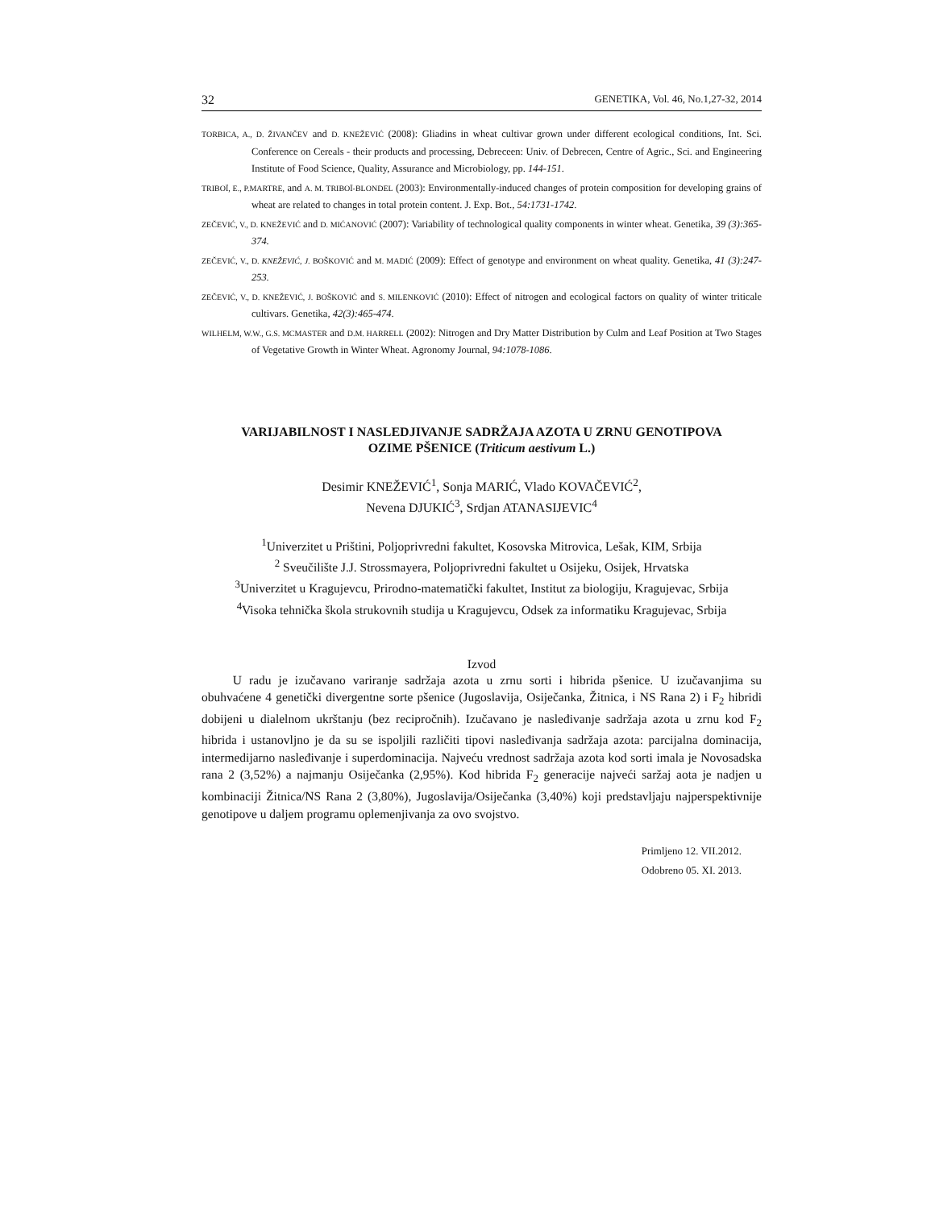32 GENETIKA, Vol. 46, No.1,27-32, 2014
TORBICA, A., D. ŽIVANČEV and D. KNEŽEVIĆ (2008): Gliadins in wheat cultivar grown under different ecological conditions, Int. Sci. Conference on Cereals - their products and processing, Debreceen: Univ. of Debrecen, Centre of Agric., Sci. and Engineering Institute of Food Science, Quality, Assurance and Microbiology, pp. 144-151.
TRIBOÏ, E., P.MARTRE, and A. M. TRIBOÏ-BLONDEL (2003): Environmentally-induced changes of protein composition for developing grains of wheat are related to changes in total protein content. J. Exp. Bot., 54:1731-1742.
ZEČEVIĆ, V., D. KNEŽEVIĆ and D. MIĆANOVIĆ (2007): Variability of technological quality components in winter wheat. Genetika, 39 (3):365-374.
ZEČEVIĆ, V., D. KNEŽEVIĆ, J. BOŠKOVIĆ and M. MADIĆ (2009): Effect of genotype and environment on wheat quality. Genetika, 41 (3):247-253.
ZEČEVIĆ, V., D. KNEŽEVIĆ, J. BOŠKOVIĆ and S. MILENKOVIĆ (2010): Effect of nitrogen and ecological factors on quality of winter triticale cultivars. Genetika, 42(3):465-474.
WILHELM, W.W., G.S. MCMASTER and D.M. HARRELL (2002): Nitrogen and Dry Matter Distribution by Culm and Leaf Position at Two Stages of Vegetative Growth in Winter Wheat. Agronomy Journal, 94:1078-1086.
VARIJABILNOST I NASLEDJIVANJE SADRŽAJA AZOTA U ZRNU GENOTIPOVA
OZIME PŠENICE (Triticum aestivum L.)
Desimir KNEŽEVIĆ<sup>1</sup>, Sonja MARIĆ, Vlado KOVAČEVIĆ<sup>2</sup>,
Nevena DJUKIĆ<sup>3</sup>, Srdjan ATANASIJEVIC<sup>4</sup>
<sup>1</sup> Univerzitet u Prištini, Poljoprivredni fakultet, Kosovska Mitrovica, Lešak, KIM, Srbija
<sup>2</sup> Sveučilište J.J. Strossmayera, Poljoprivredni fakultet u Osijeku, Osijek, Hrvatska
<sup>3</sup> Univerzitet u Kragujevcu, Prirodno-matematički fakultet, Institut za biologiju, Kragujevac, Srbija
<sup>4</sup> Visoka tehnička škola strukovnih studija u Kragujevcu, Odsek za informatiku Kragujevac, Srbija
Izvod
   U radu je izučavano variranje sadržaja azota u zrnu sorti i hibrida pšenice. U izučavanjima su obuhvaćene 4 genetički divergentne sorte pšenice (Jugoslavija, Osiječanka, Žitnica, i NS Rana 2) i F<sub>2</sub> hibridi dobijeni u dialelnom ukrštanju (bez recipročnih). Izučavano je nasleđivanje sadržaja azota u zrnu kod F<sub>2</sub> hibrida i ustanovljno je da su se ispoljili različiti tipovi nasleđivanja sadržaja azota: parcijalna dominacija, intermedijarno nasleđivanje i superdominacija. Najveću vrednost sadržaja azota kod sorti imala je Novosadska rana 2 (3,52%) a najmanju Osiječanka (2,95%). Kod hibrida F<sub>2</sub> generacije najveći saržaj aota je nadjen u kombinaciji Žitnica/NS Rana 2 (3,80%), Jugoslavija/Osiječanka (3,40%) koji predstavljaju najperspektivnije genotipove u daljem programu oplemenjivanja za ovo svojstvo.
Primljeno 12. VII.2012.
Odobreno 05. XI. 2013.